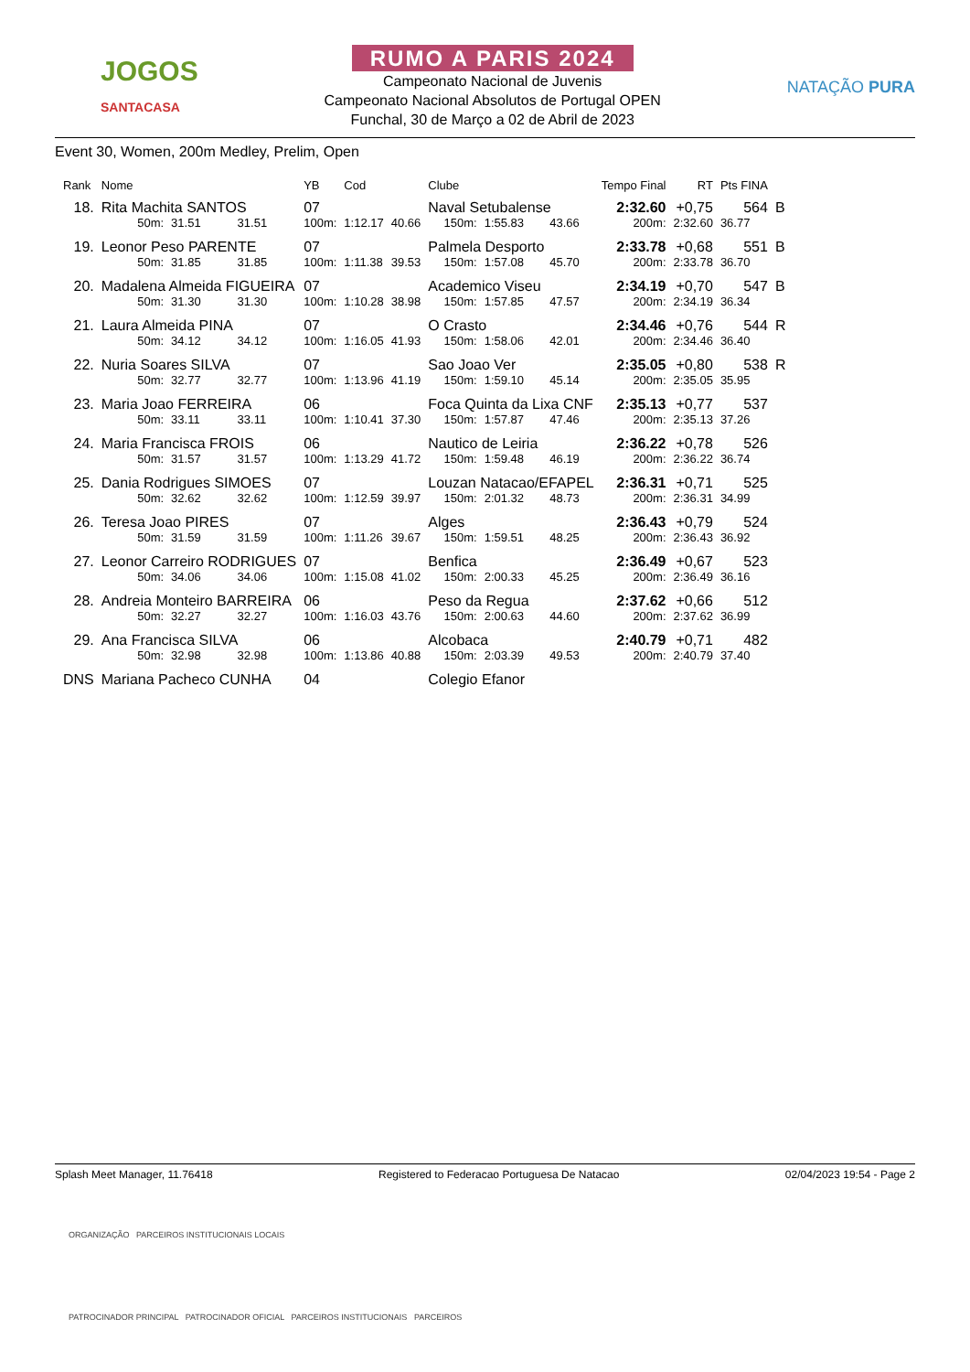JOGOS
SANTACASA
RUMO A PARIS 2024
Campeonato Nacional de Juvenis
Campeonato Nacional Absolutos de Portugal OPEN
Funchal, 30 de Março a 02 de Abril de 2023
NATAÇÃO PURA
Event 30, Women, 200m Medley, Prelim, Open
| Rank | Nome | | | YB | Cod | | Clube | | | Tempo Final | RT | Pts FINA | |
| 18. | Rita Machita SANTOS | | | 07 | | | Naval Setubalense | | | 2:32.60 | +0,75 | 564 | B |
| | 50m: | 31.51 | 31.51 | 100m: | 1:12.17 | 40.66 | 150m: | 1:55.83 | 43.66 | 200m: | 2:32.60 | 36.77 | |
| 19. | Leonor Peso PARENTE | | | 07 | | | Palmela Desporto | | | 2:33.78 | +0,68 | 551 | B |
| | 50m: | 31.85 | 31.85 | 100m: | 1:11.38 | 39.53 | 150m: | 1:57.08 | 45.70 | 200m: | 2:33.78 | 36.70 | |
| 20. | Madalena Almeida FIGUEIRA | | | 07 | | | Academico Viseu | | | 2:34.19 | +0,70 | 547 | B |
| | 50m: | 31.30 | 31.30 | 100m: | 1:10.28 | 38.98 | 150m: | 1:57.85 | 47.57 | 200m: | 2:34.19 | 36.34 | |
| 21. | Laura Almeida PINA | | | 07 | | | O Crasto | | | 2:34.46 | +0,76 | 544 | R |
| | 50m: | 34.12 | 34.12 | 100m: | 1:16.05 | 41.93 | 150m: | 1:58.06 | 42.01 | 200m: | 2:34.46 | 36.40 | |
| 22. | Nuria Soares SILVA | | | 07 | | | Sao Joao Ver | | | 2:35.05 | +0,80 | 538 | R |
| | 50m: | 32.77 | 32.77 | 100m: | 1:13.96 | 41.19 | 150m: | 1:59.10 | 45.14 | 200m: | 2:35.05 | 35.95 | |
| 23. | Maria Joao FERREIRA | | | 06 | | | Foca Quinta da Lixa CNF | | | 2:35.13 | +0,77 | 537 | |
| | 50m: | 33.11 | 33.11 | 100m: | 1:10.41 | 37.30 | 150m: | 1:57.87 | 47.46 | 200m: | 2:35.13 | 37.26 | |
| 24. | Maria Francisca FROIS | | | 06 | | | Nautico de Leiria | | | 2:36.22 | +0,78 | 526 | |
| | 50m: | 31.57 | 31.57 | 100m: | 1:13.29 | 41.72 | 150m: | 1:59.48 | 46.19 | 200m: | 2:36.22 | 36.74 | |
| 25. | Dania Rodrigues SIMOES | | | 07 | | | Louzan Natacao/EFAPEL | | | 2:36.31 | +0,71 | 525 | |
| | 50m: | 32.62 | 32.62 | 100m: | 1:12.59 | 39.97 | 150m: | 2:01.32 | 48.73 | 200m: | 2:36.31 | 34.99 | |
| 26. | Teresa Joao PIRES | | | 07 | | | Alges | | | 2:36.43 | +0,79 | 524 | |
| | 50m: | 31.59 | 31.59 | 100m: | 1:11.26 | 39.67 | 150m: | 1:59.51 | 48.25 | 200m: | 2:36.43 | 36.92 | |
| 27. | Leonor Carreiro RODRIGUES | | | 07 | | | Benfica | | | 2:36.49 | +0,67 | 523 | |
| | 50m: | 34.06 | 34.06 | 100m: | 1:15.08 | 41.02 | 150m: | 2:00.33 | 45.25 | 200m: | 2:36.49 | 36.16 | |
| 28. | Andreia Monteiro BARREIRA | | | 06 | | | Peso da Regua | | | 2:37.62 | +0,66 | 512 | |
| | 50m: | 32.27 | 32.27 | 100m: | 1:16.03 | 43.76 | 150m: | 2:00.63 | 44.60 | 200m: | 2:37.62 | 36.99 | |
| 29. | Ana Francisca SILVA | | | 06 | | | Alcobaca | | | 2:40.79 | +0,71 | 482 | |
| | 50m: | 32.98 | 32.98 | 100m: | 1:13.86 | 40.88 | 150m: | 2:03.39 | 49.53 | 200m: | 2:40.79 | 37.40 | |
| DNS | Mariana Pacheco CUNHA | | | 04 | | | Colegio Efanor | | | | | | |
Splash Meet Manager, 11.76418 Registered to Federacao Portuguesa De Natacao 02/04/2023 19:54 - Page 2
ORGANIZAÇÃO PARCEIROS INSTITUCIONAIS LOCAIS
PATROCINADOR PRINCIPAL PATROCINADOR OFICIAL PARCEIROS INSTITUCIONAIS PARCEIROS